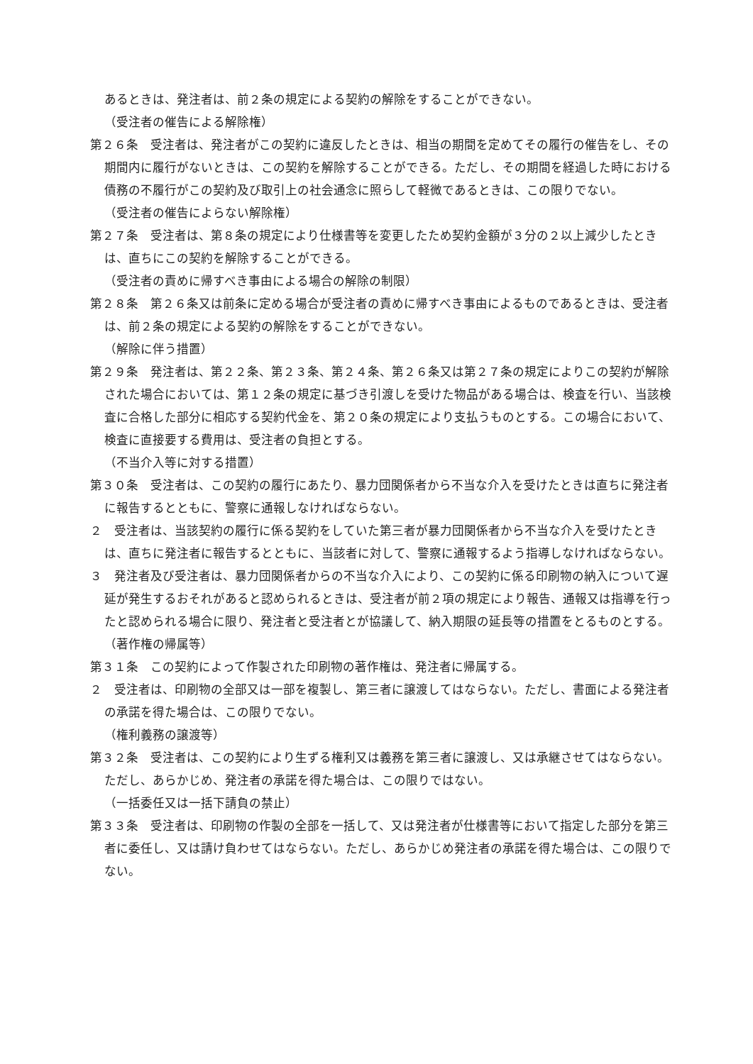あるときは、発注者は、前２条の規定による契約の解除をすることができない。
（受注者の催告による解除権）
第２６条　受注者は、発注者がこの契約に違反したときは、相当の期間を定めてその履行の催告をし、その期間内に履行がないときは、この契約を解除することができる。ただし、その期間を経過した時における債務の不履行がこの契約及び取引上の社会通念に照らして軽微であるときは、この限りでない。
（受注者の催告によらない解除権）
第２７条　受注者は、第８条の規定により仕様書等を変更したため契約金額が３分の２以上減少したときは、直ちにこの契約を解除することができる。
（受注者の責めに帰すべき事由による場合の解除の制限）
第２８条　第２６条又は前条に定める場合が受注者の責めに帰すべき事由によるものであるときは、受注者は、前２条の規定による契約の解除をすることができない。
（解除に伴う措置）
第２９条　発注者は、第２２条、第２３条、第２４条、第２６条又は第２７条の規定によりこの契約が解除された場合においては、第１２条の規定に基づき引渡しを受けた物品がある場合は、検査を行い、当該検査に合格した部分に相応する契約代金を、第２０条の規定により支払うものとする。この場合において、検査に直接要する費用は、受注者の負担とする。
（不当介入等に対する措置）
第３０条　受注者は、この契約の履行にあたり、暴力団関係者から不当な介入を受けたときは直ちに発注者に報告するとともに、警察に通報しなければならない。
２　受注者は、当該契約の履行に係る契約をしていた第三者が暴力団関係者から不当な介入を受けたときは、直ちに発注者に報告するとともに、当該者に対して、警察に通報するよう指導しなければならない。
３　発注者及び受注者は、暴力団関係者からの不当な介入により、この契約に係る印刷物の納入について遅延が発生するおそれがあると認められるときは、受注者が前２項の規定により報告、通報又は指導を行ったと認められる場合に限り、発注者と受注者とが協議して、納入期限の延長等の措置をとるものとする。
（著作権の帰属等）
第３１条　この契約によって作製された印刷物の著作権は、発注者に帰属する。
２　受注者は、印刷物の全部又は一部を複製し、第三者に譲渡してはならない。ただし、書面による発注者の承諾を得た場合は、この限りでない。
（権利義務の譲渡等）
第３２条　受注者は、この契約により生ずる権利又は義務を第三者に譲渡し、又は承継させてはならない。ただし、あらかじめ、発注者の承諾を得た場合は、この限りではない。
（一括委任又は一括下請負の禁止）
第３３条　受注者は、印刷物の作製の全部を一括して、又は発注者が仕様書等において指定した部分を第三者に委任し、又は請け負わせてはならない。ただし、あらかじめ発注者の承諾を得た場合は、この限りでない。